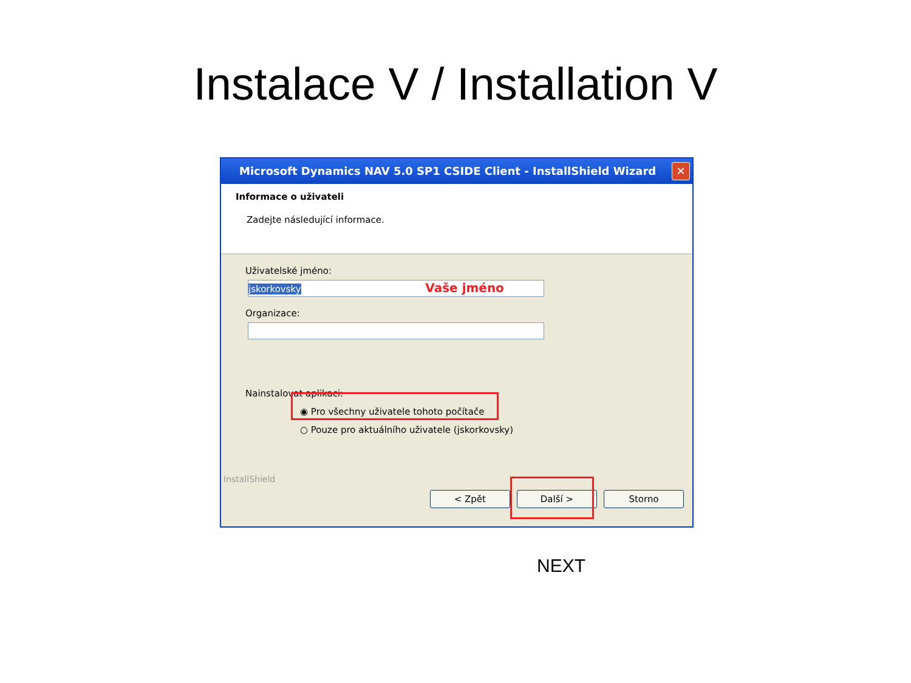Instalace V / Installation V
Microsoft Dynamics NAV 5.0 SP1 CSIDE Client - InstallShield Wizard
✕
Informace o uživateli
Zadejte následující informace.
Uživatelské jméno:
jskorkovsky Vaše jméno
Organizace:
Nainstalovat aplikaci:
◉ Pro všechny uživatele tohoto počítače
○ Pouze pro aktuálního uživatele (jskorkovsky)
InstallShield
< Zpět Další > Storno
NEXT